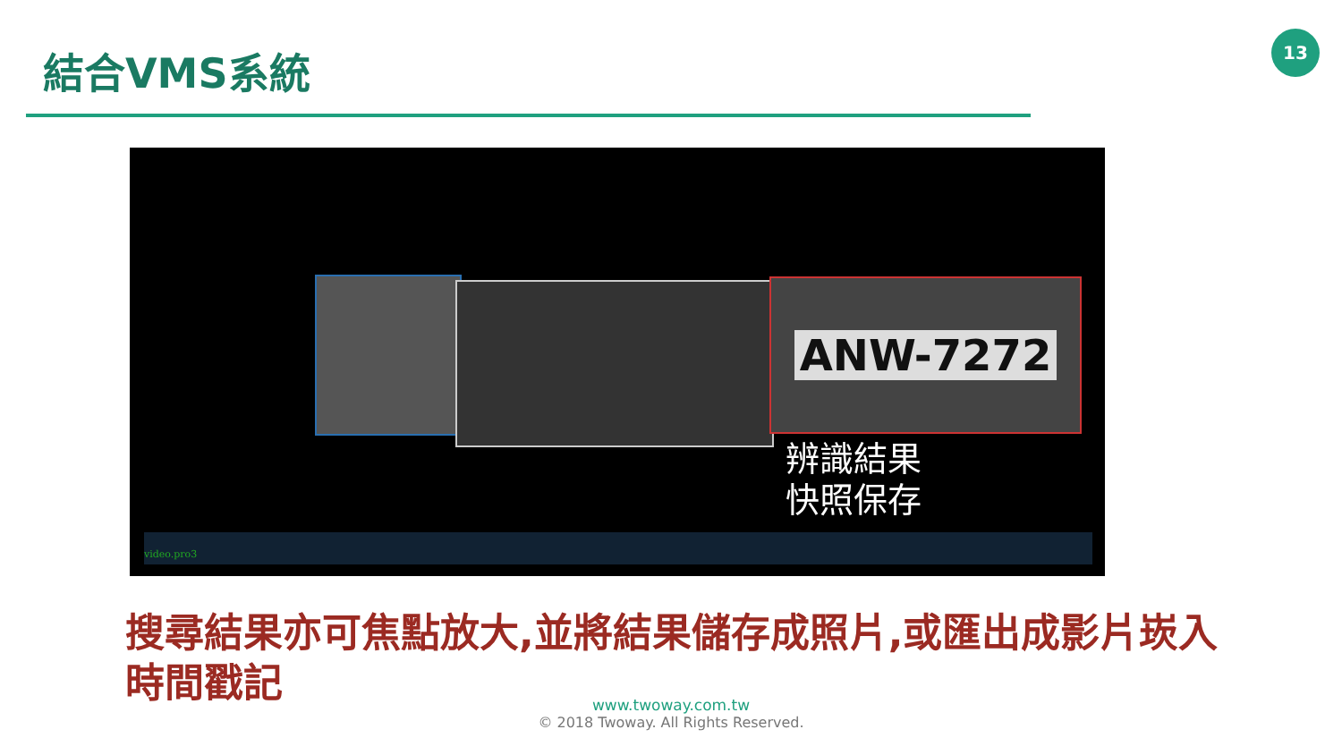結合VMS系統
13
ANW-7272
辨識結果
快照保存
video.pro3
搜尋結果亦可焦點放大,並將結果儲存成照片,或匯出成影片崁入時間戳記
www.twoway.com.tw
© 2018 Twoway. All Rights Reserved.